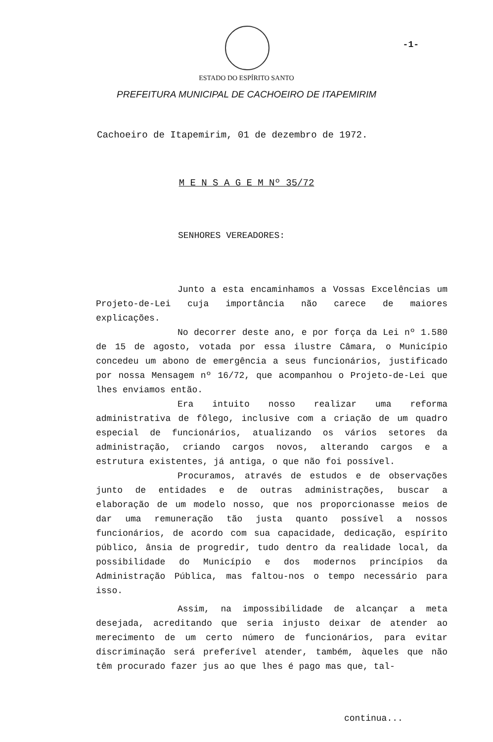-1-
ESTADO DO ESPÍRITO SANTO
PREFEITURA MUNICIPAL DE CACHOEIRO DE ITAPEMIRIM
Cachoeiro de Itapemirim, 01 de dezembro de 1972.
M E N S A G E M Nº 35/72
SENHORES VEREADORES:
Junto a esta encaminhamos a Vossas Excelências um Projeto-de-Lei cuja importância não carece de maiores explicações.
No decorrer deste ano, e por força da Lei nº 1.580 de 15 de agosto, votada por essa ilustre Câmara, o Município concedeu um abono de emergência a seus funcionários, justificado por nossa Mensagem nº 16/72, que acompanhou o Projeto-de-Lei que lhes enviamos então.
Era intuito nosso realizar uma reforma administrativa de fôlego, inclusive com a criação de um quadro especial de funcionários, atualizando os vários setores da administração, criando cargos novos, alterando cargos e a estrutura existentes, já antiga, o que não foi possível.
Procuramos, através de estudos e de observações junto de entidades e de outras administrações, buscar a elaboração de um modelo nosso, que nos proporcionasse meios de dar uma remuneração tão justa quanto possível a nossos funcionários, de acordo com sua capacidade, dedicação, espírito público, ânsia de progredir, tudo dentro da realidade local, da possibilidade do Município e dos modernos princípios da Administração Pública, mas faltou-nos o tempo necessário para isso.
Assim, na impossibilidade de alcançar a meta desejada, acreditando que seria injusto deixar de atender ao merecimento de um certo número de funcionários, para evitar discriminação será preferível atender, também, àqueles que não têm procurado fazer jus ao que lhes é pago mas que, tal-
continua...